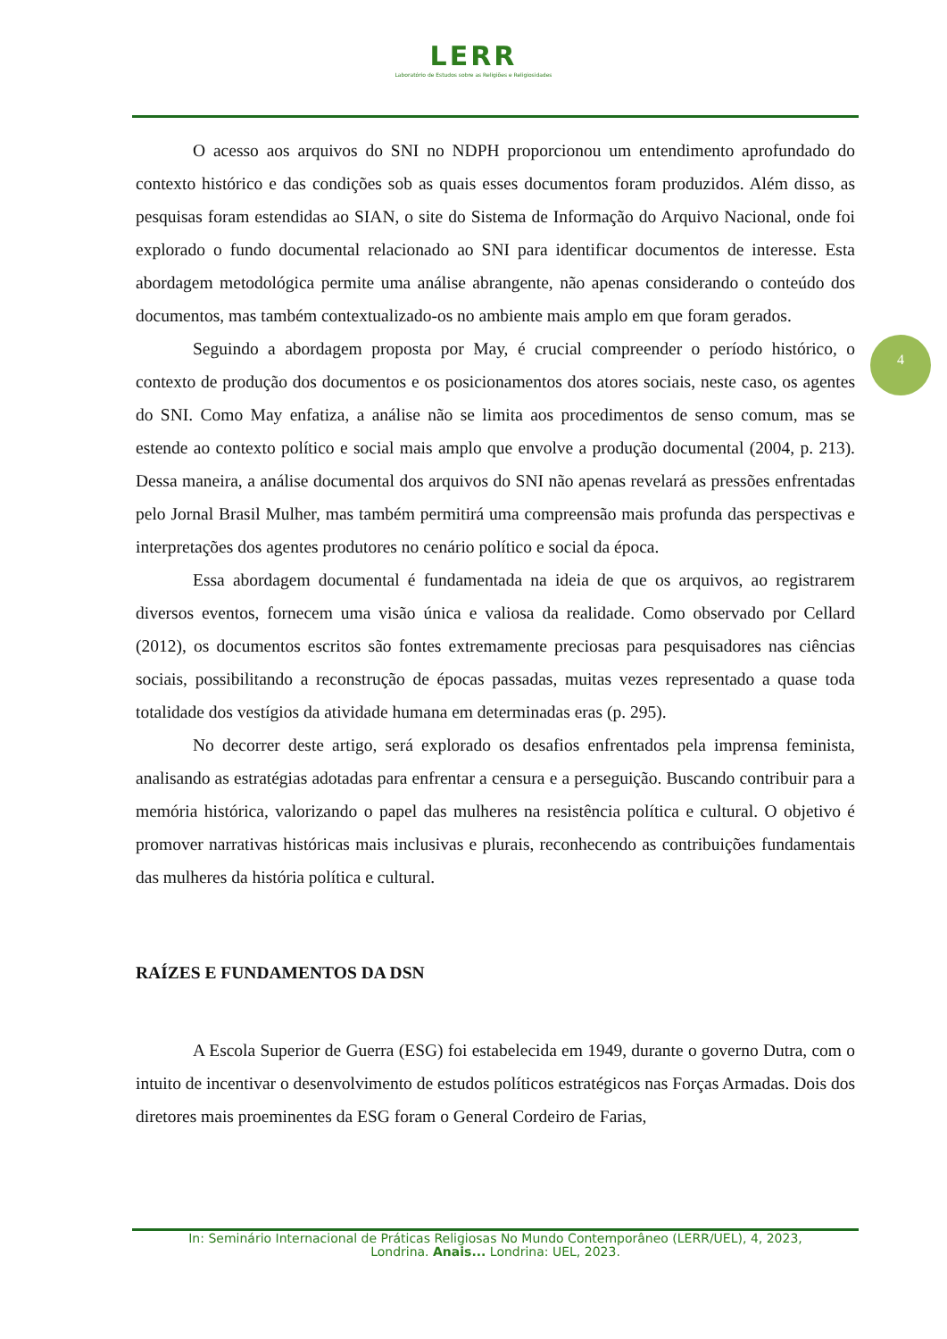LERR
Laboratório de Estudos sobre as Religiões e Religiosidades
4
O acesso aos arquivos do SNI no NDPH proporcionou um entendimento aprofundado do contexto histórico e das condições sob as quais esses documentos foram produzidos. Além disso, as pesquisas foram estendidas ao SIAN, o site do Sistema de Informação do Arquivo Nacional, onde foi explorado o fundo documental relacionado ao SNI para identificar documentos de interesse. Esta abordagem metodológica permite uma análise abrangente, não apenas considerando o conteúdo dos documentos, mas também contextualizado-os no ambiente mais amplo em que foram gerados.
Seguindo a abordagem proposta por May, é crucial compreender o período histórico, o contexto de produção dos documentos e os posicionamentos dos atores sociais, neste caso, os agentes do SNI. Como May enfatiza, a análise não se limita aos procedimentos de senso comum, mas se estende ao contexto político e social mais amplo que envolve a produção documental (2004, p. 213). Dessa maneira, a análise documental dos arquivos do SNI não apenas revelará as pressões enfrentadas pelo Jornal Brasil Mulher, mas também permitirá uma compreensão mais profunda das perspectivas e interpretações dos agentes produtores no cenário político e social da época.
Essa abordagem documental é fundamentada na ideia de que os arquivos, ao registrarem diversos eventos, fornecem uma visão única e valiosa da realidade. Como observado por Cellard (2012), os documentos escritos são fontes extremamente preciosas para pesquisadores nas ciências sociais, possibilitando a reconstrução de épocas passadas, muitas vezes representado a quase toda totalidade dos vestígios da atividade humana em determinadas eras (p. 295).
No decorrer deste artigo, será explorado os desafios enfrentados pela imprensa feminista, analisando as estratégias adotadas para enfrentar a censura e a perseguição. Buscando contribuir para a memória histórica, valorizando o papel das mulheres na resistência política e cultural. O objetivo é promover narrativas históricas mais inclusivas e plurais, reconhecendo as contribuições fundamentais das mulheres da história política e cultural.
RAÍZES E FUNDAMENTOS DA DSN
A Escola Superior de Guerra (ESG) foi estabelecida em 1949, durante o governo Dutra, com o intuito de incentivar o desenvolvimento de estudos políticos estratégicos nas Forças Armadas. Dois dos diretores mais proeminentes da ESG foram o General Cordeiro de Farias,
In: Seminário Internacional de Práticas Religiosas No Mundo Contemporâneo (LERR/UEL), 4, 2023,
Londrina. Anais... Londrina: UEL, 2023.